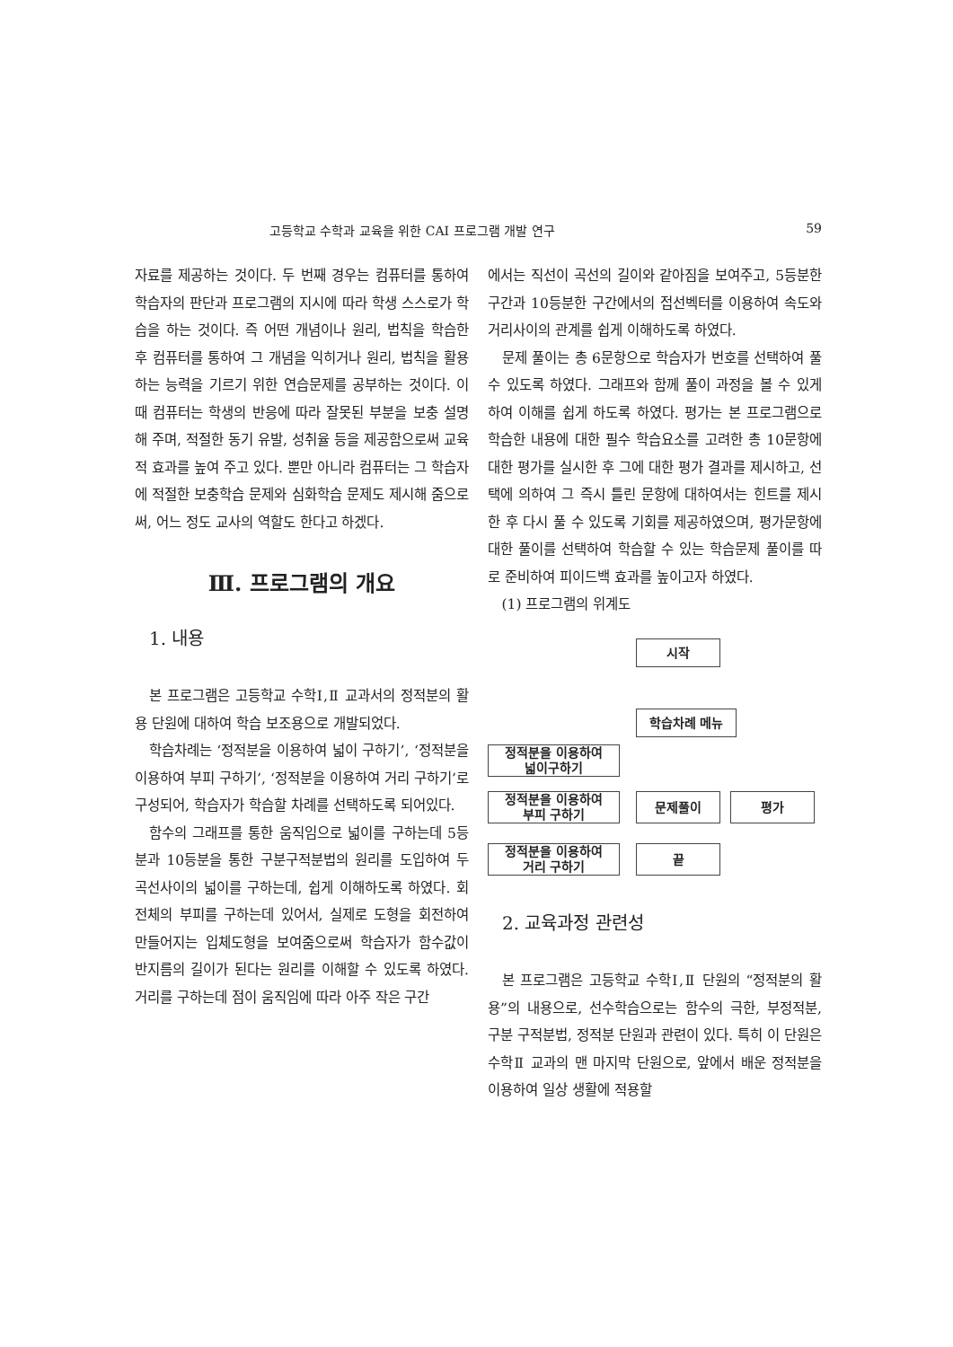고등학교 수학과 교육을 위한 CAI 프로그램 개발 연구 59
자료를 제공하는 것이다. 두 번째 경우는 컴퓨터를 통하여 학습자의 판단과 프로그램의 지시에 따라 학생 스스로가 학습을 하는 것이다. 즉 어떤 개념이나 원리, 법칙을 학습한 후 컴퓨터를 통하여 그 개념을 익히거나 원리, 법칙을 활용하는 능력을 기르기 위한 연습문제를 공부하는 것이다. 이때 컴퓨터는 학생의 반응에 따라 잘못된 부분을 보충 설명해 주며, 적절한 동기 유발, 성취율 등을 제공함으로써 교육적 효과를 높여 주고 있다. 뿐만 아니라 컴퓨터는 그 학습자에 적절한 보충학습 문제와 심화학습 문제도 제시해 줌으로써, 어느 정도 교사의 역할도 한다고 하겠다.
Ⅲ. 프로그램의 개요
1. 내용
본 프로그램은 고등학교 수학Ⅰ,Ⅱ 교과서의 정적분의 활용 단원에 대하여 학습 보조용으로 개발되었다.
학습차례는 ‘정적분을 이용하여 넓이 구하기’, ‘정적분을 이용하여 부피 구하기’, ‘정적분을 이용하여 거리 구하기’로 구성되어, 학습자가 학습할 차례를 선택하도록 되어있다.
함수의 그래프를 통한 움직임으로 넓이를 구하는데 5등분과 10등분을 통한 구분구적분법의 원리를 도입하여 두 곡선사이의 넓이를 구하는데, 쉽게 이해하도록 하였다. 회전체의 부피를 구하는데 있어서, 실제로 도형을 회전하여 만들어지는 입체도형을 보여줌으로써 학습자가 함수값이 반지름의 길이가 된다는 원리를 이해할 수 있도록 하였다. 거리를 구하는데 점이 움직임에 따라 아주 작은 구간
에서는 직선이 곡선의 길이와 같아짐을 보여주고, 5등분한 구간과 10등분한 구간에서의 접선벡터를 이용하여 속도와 거리사이의 관계를 쉽게 이해하도록 하였다.
문제 풀이는 총 6문항으로 학습자가 번호를 선택하여 풀 수 있도록 하였다. 그래프와 함께 풀이 과정을 볼 수 있게 하여 이해를 쉽게 하도록 하였다. 평가는 본 프로그램으로 학습한 내용에 대한 필수 학습요소를 고려한 총 10문항에 대한 평가를 실시한 후 그에 대한 평가 결과를 제시하고, 선택에 의하여 그 즉시 틀린 문항에 대하여서는 힌트를 제시한 후 다시 풀 수 있도록 기회를 제공하였으며, 평가문항에 대한 풀이를 선택하여 학습할 수 있는 학습문제 풀이를 따로 준비하여 피이드백 효과를 높이고자 하였다.
(1) 프로그램의 위계도
시작
학습차례 메뉴
정적분을 이용하여
넓이구하기
정적분을 이용하여
부피 구하기
문제풀이 평가
정적분을 이용하여
거리 구하기
끝
2. 교육과정 관련성
본 프로그램은 고등학교 수학Ⅰ,Ⅱ 단원의 “정적분의 활용”의 내용으로, 선수학습으로는 함수의 극한, 부정적분, 구분 구적분법, 정적분 단원과 관련이 있다. 특히 이 단원은 수학Ⅱ 교과의 맨 마지막 단원으로, 앞에서 배운 정적분을 이용하여 일상 생활에 적용할